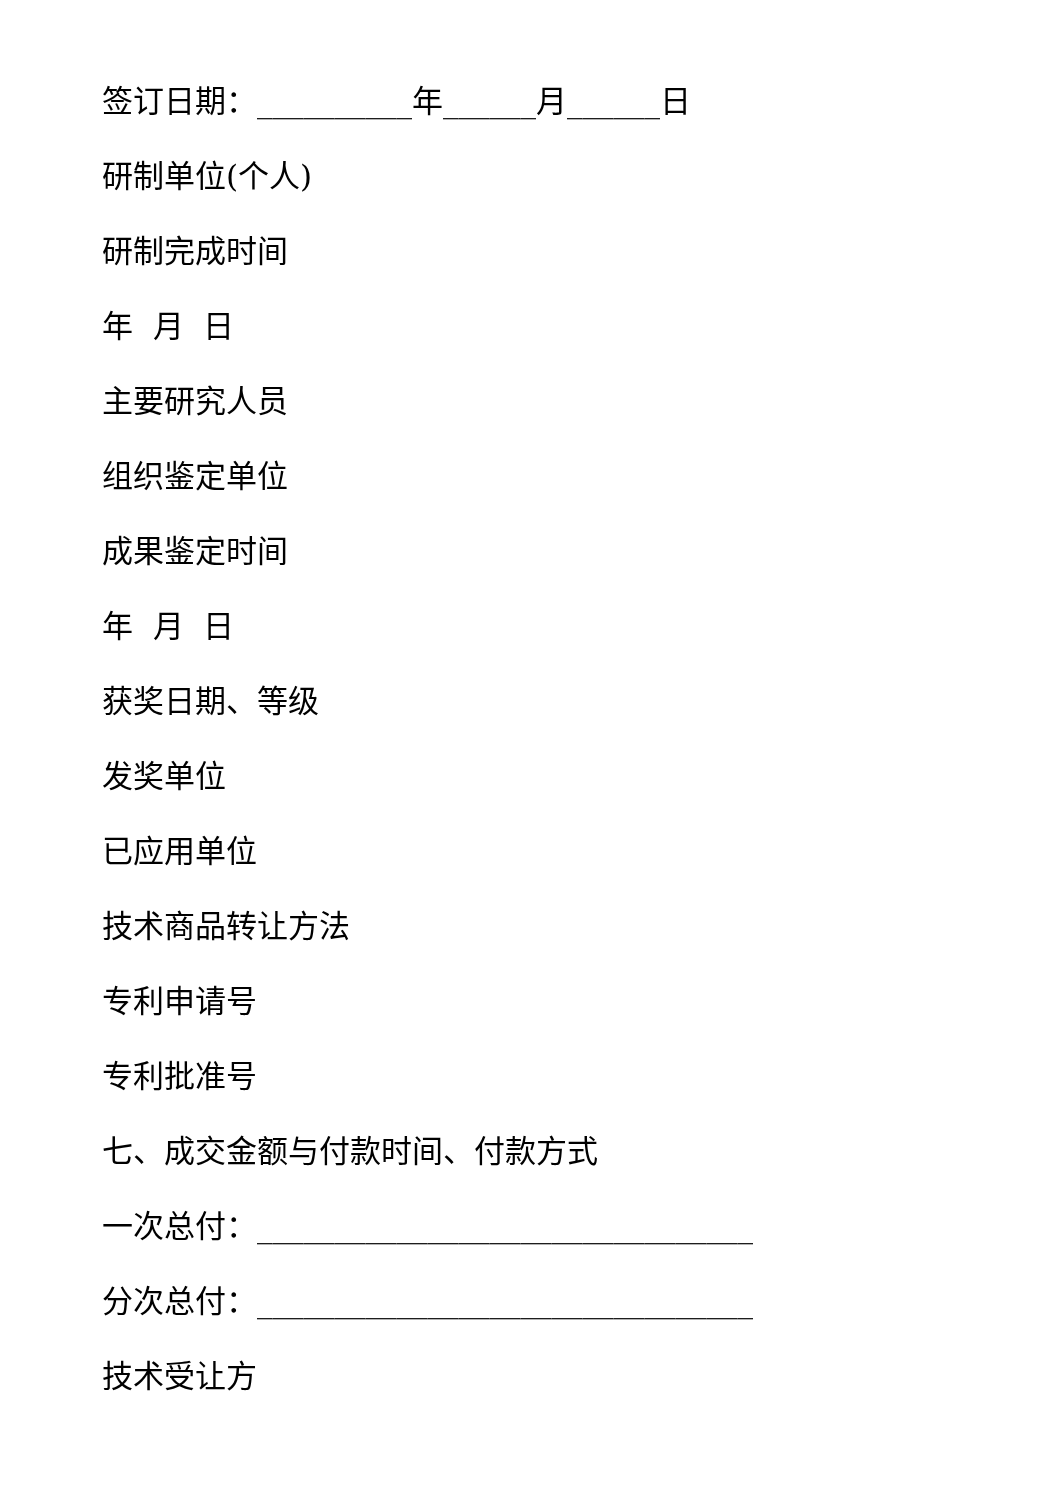签订日期：__________年______月______日
研制单位(个人)
研制完成时间
年 月 日
主要研究人员
组织鉴定单位
成果鉴定时间
年 月 日
获奖日期、等级
发奖单位
已应用单位
技术商品转让方法
专利申请号
专利批准号
七、成交金额与付款时间、付款方式
一次总付：________________________________
分次总付：________________________________
技术受让方